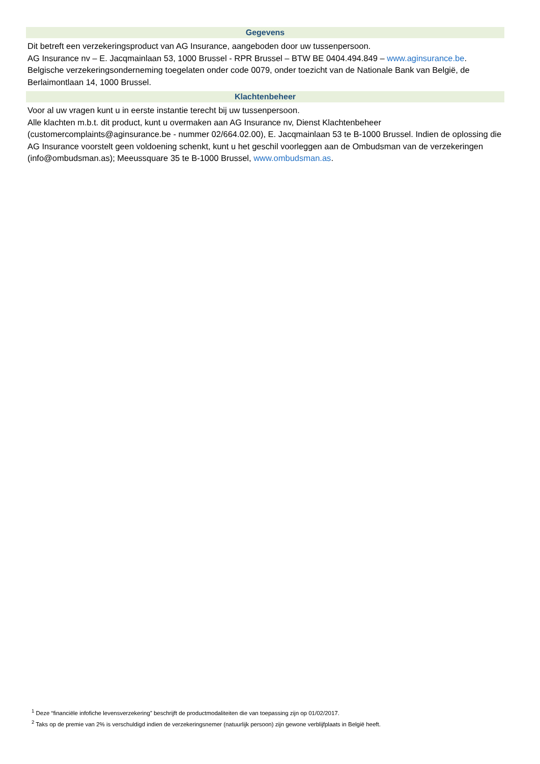Gegevens
Dit betreft een verzekeringsproduct van AG Insurance, aangeboden door uw tussenpersoon.
AG Insurance nv – E. Jacqmainlaan 53, 1000 Brussel - RPR Brussel – BTW BE 0404.494.849 – www.aginsurance.be.
Belgische verzekeringsonderneming toegelaten onder code 0079, onder toezicht van de Nationale Bank van België, de Berlaimontlaan 14, 1000 Brussel.
Klachtenbeheer
Voor al uw vragen kunt u in eerste instantie terecht bij uw tussenpersoon.
Alle klachten m.b.t. dit product, kunt u overmaken aan AG Insurance nv, Dienst Klachtenbeheer (customercomplaints@aginsurance.be - nummer 02/664.02.00), E. Jacqmainlaan 53 te B-1000 Brussel. Indien de oplossing die AG Insurance voorstelt geen voldoening schenkt, kunt u het geschil voorleggen aan de Ombudsman van de verzekeringen (info@ombudsman.as); Meeussquare 35 te B-1000 Brussel, www.ombudsman.as.
<sup>1</sup> Deze “financiële infofiche levensverzekering” beschrijft de productmodaliteiten die van toepassing zijn op 01/02/2017.
<sup>2</sup> Taks op de premie van 2% is verschuldigd indien de verzekeringsnemer (natuurlijk persoon) zijn gewone verblijfplaats in België heeft.